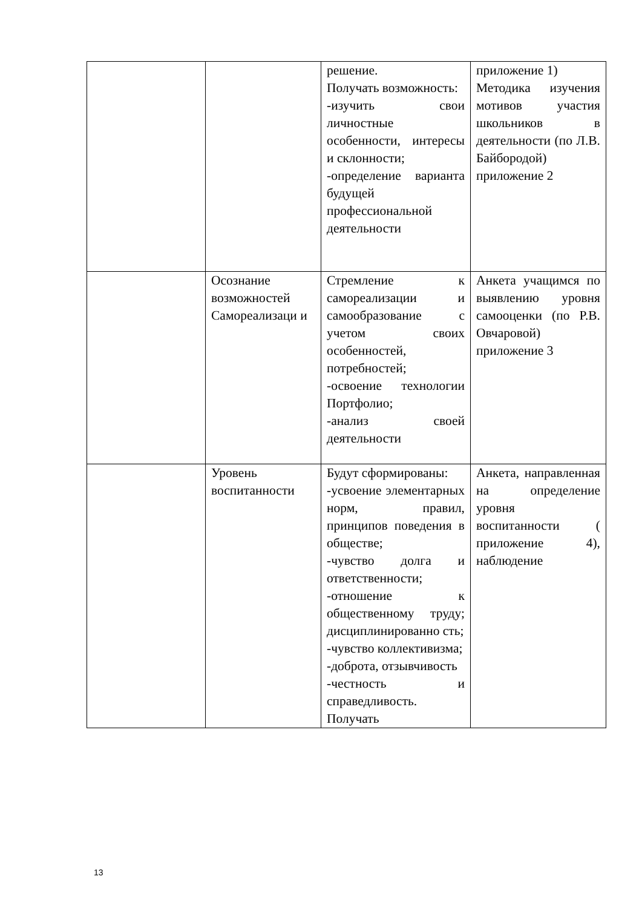| | | решение. Получать возможность: -изучить свои личностные особенности, интересы и склонности; -определение варианта будущей профессиональной деятельности | приложение 1) Методика изучения мотивов участия школьников в деятельности (по Л.В. Байбородой) приложение 2 |
| | Осознание возможностей Самореализаци и | Стремление к самореализации и самообразование с учетом своих особенностей, потребностей; -освоение технологии Портфолио; -анализ своей деятельности | Анкета учащимся по выявлению уровня самооценки (по Р.В. Овчаровой) приложение 3 |
| | Уровень воспитанности | Будут сформированы: -усвоение элементарных норм, правил, принципов поведения в обществе; -чувство долга и ответственности; -отношение к общественному труду; дисциплинированно сть; -чувство коллективизма; -доброта, отзывчивость -честность и справедливость. Получать | Анкета, направленная на определение уровня воспитанности ( приложение 4), наблюдение |
13